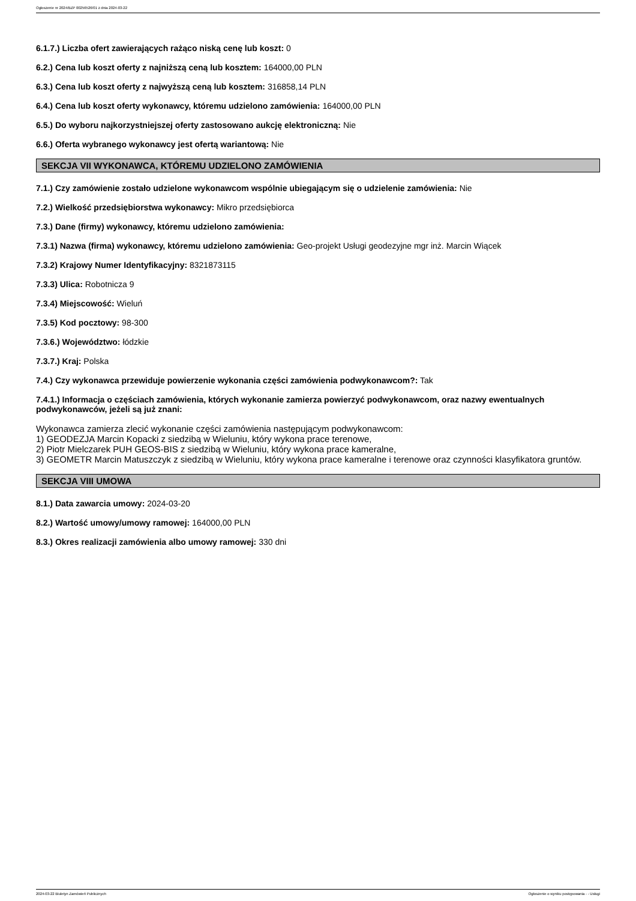Ogłoszenie nr 2024/BZP 00256526/01 z dnia 2024-03-22
6.1.7.) Liczba ofert zawierających rażąco niską cenę lub koszt: 0
6.2.) Cena lub koszt oferty z najniższą ceną lub kosztem: 164000,00 PLN
6.3.) Cena lub koszt oferty z najwyższą ceną lub kosztem: 316858,14 PLN
6.4.) Cena lub koszt oferty wykonawcy, któremu udzielono zamówienia: 164000,00 PLN
6.5.) Do wyboru najkorzystniejszej oferty zastosowano aukcję elektroniczną: Nie
6.6.) Oferta wybranego wykonawcy jest ofertą wariantową: Nie
SEKCJA VII WYKONAWCA, KTÓREMU UDZIELONO ZAMÓWIENIA
7.1.) Czy zamówienie zostało udzielone wykonawcom wspólnie ubiegającym się o udzielenie zamówienia: Nie
7.2.) Wielkość przedsiębiorstwa wykonawcy: Mikro przedsiębiorca
7.3.) Dane (firmy) wykonawcy, któremu udzielono zamówienia:
7.3.1) Nazwa (firma) wykonawcy, któremu udzielono zamówienia: Geo-projekt Usługi geodezyjne mgr inż. Marcin Wiącek
7.3.2) Krajowy Numer Identyfikacyjny: 8321873115
7.3.3) Ulica: Robotnicza 9
7.3.4) Miejscowość: Wieluń
7.3.5) Kod pocztowy: 98-300
7.3.6.) Województwo: łódzkie
7.3.7.) Kraj: Polska
7.4.) Czy wykonawca przewiduje powierzenie wykonania części zamówienia podwykonawcom?: Tak
7.4.1.) Informacja o częściach zamówienia, których wykonanie zamierza powierzyć podwykonawcom, oraz nazwy ewentualnych podwykonawców, jeżeli są już znani:
Wykonawca zamierza zlecić wykonanie części zamówienia następującym podwykonawcom:
1) GEODEZJA Marcin Kopacki z siedzibą w Wieluniu, który wykona prace terenowe,
2) Piotr Mielczarek PUH GEOS-BIS z siedzibą w Wieluniu, który wykona prace kameralne,
3) GEOMETR Marcin Matuszczyk z siedzibą w Wieluniu, który wykona prace kameralne i terenowe oraz czynności klasyfikatora gruntów.
SEKCJA VIII UMOWA
8.1.) Data zawarcia umowy: 2024-03-20
8.2.) Wartość umowy/umowy ramowej: 164000,00 PLN
8.3.) Okres realizacji zamówienia albo umowy ramowej: 330 dni
2024-03-22 Biuletyn Zamówień Publicznych Ogłoszenie o wyniku postępowania - - Usługi